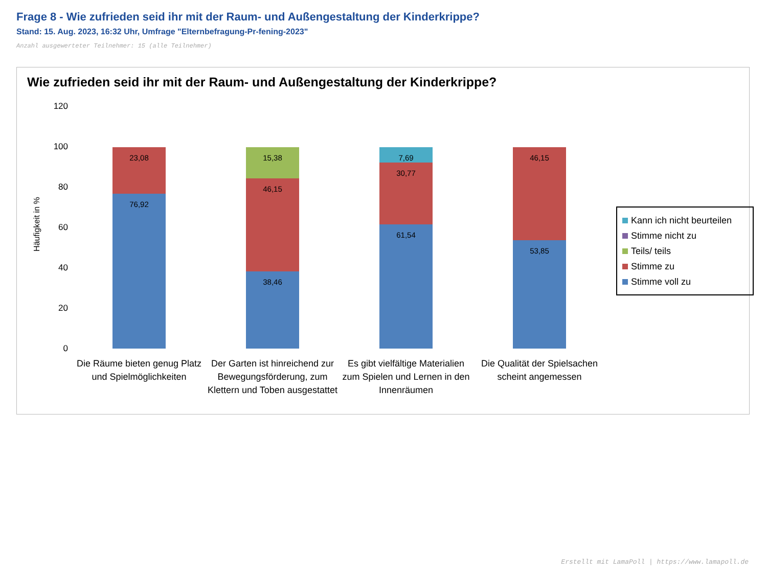Frage 8 - Wie zufrieden seid ihr mit der Raum- und Außengestaltung der Kinderkrippe?
Stand: 15. Aug. 2023, 16:32 Uhr, Umfrage "Elternbefragung-Pr-fening-2023"
Anzahl ausgewerteter Teilnehmer: 15 (alle Teilnehmer)
Wie zufrieden seid ihr mit der Raum- und Außengestaltung der Kinderkrippe?
Häufigkeit in %
120
100
80
60
40
20
0
23,08
76,92
15,38
46,15
38,46
7,69
30,77
61,54
46,15
53,85
Die Räume bieten genug Platz und Spielmöglichkeiten
Der Garten ist hinreichend zur Bewegungsförderung, zum Klettern und Toben ausgestattet
Es gibt vielfältige Materialien zum Spielen und Lernen in den Innenräumen
Die Qualität der Spielsachen scheint angemessen
Kann ich nicht beurteilen
Stimme nicht zu
Teils/ teils
Stimme zu
Stimme voll zu
Erstellt mit LamaPoll | https://www.lamapoll.de